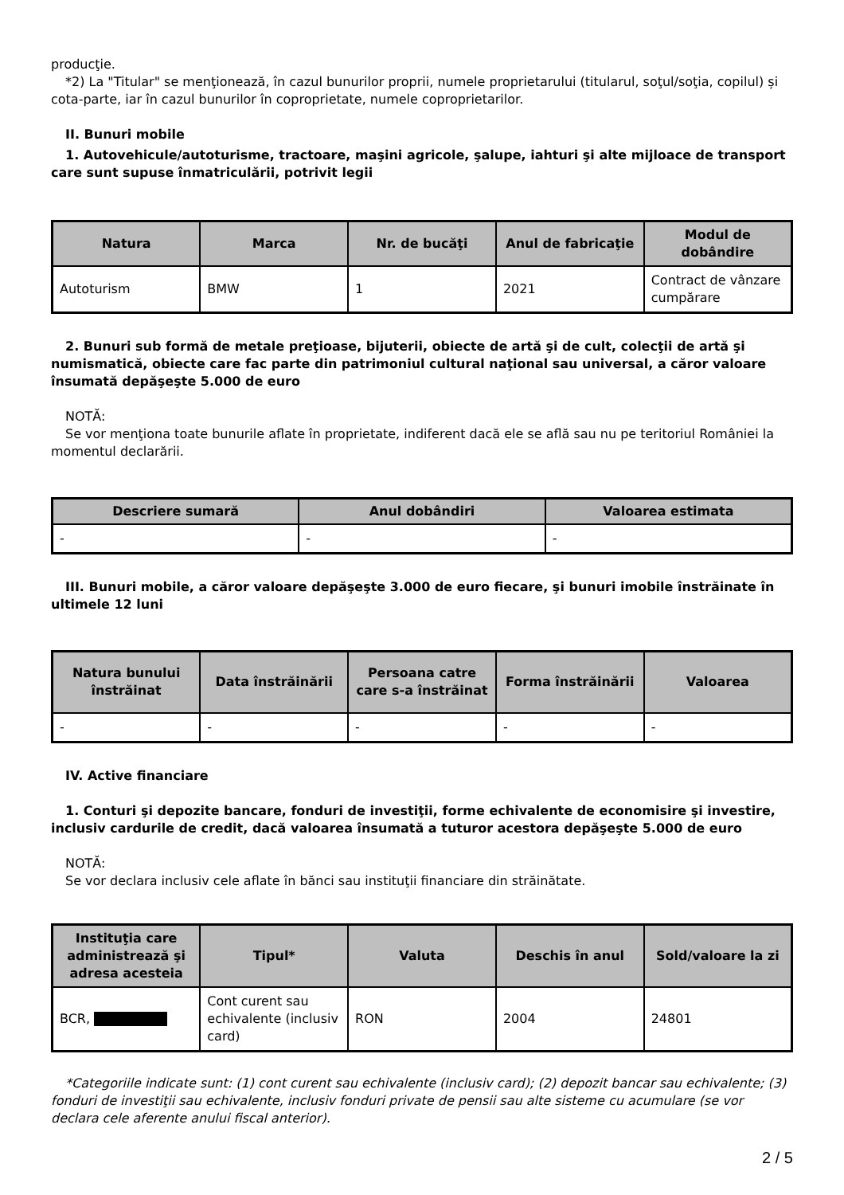producţie.
*2) La "Titular" se menţionează, în cazul bunurilor proprii, numele proprietarului (titularul, soţul/soţia, copilul) și cota-parte, iar în cazul bunurilor în coproprietate, numele coproprietarilor.
II. Bunuri mobile
1. Autovehicule/autoturisme, tractoare, maşini agricole, şalupe, iahturi şi alte mijloace de transport care sunt supuse înmatriculării, potrivit legii
| Natura | Marca | Nr. de bucăţi | Anul de fabricaţie | Modul de dobândire |
| --- | --- | --- | --- | --- |
| Autoturism | BMW | 1 | 2021 | Contract de vânzare cumpărare |
2. Bunuri sub formă de metale preţioase, bijuterii, obiecte de artă şi de cult, colecţii de artă şi numismatică, obiecte care fac parte din patrimoniul cultural naţional sau universal, a căror valoare însumată depăşeşte 5.000 de euro
NOTĂ:
Se vor menţiona toate bunurile aflate în proprietate, indiferent dacă ele se află sau nu pe teritoriul României la momentul declarării.
| Descriere sumară | Anul dobândiri | Valoarea estimata |
| --- | --- | --- |
| - | - | - |
III. Bunuri mobile, a căror valoare depăşeşte 3.000 de euro fiecare, şi bunuri imobile înstrăinate în ultimele 12 luni
| Natura bunului înstrăinat | Data înstrăinării | Persoana catre care s-a înstrăinat | Forma înstrăinării | Valoarea |
| --- | --- | --- | --- | --- |
| - | - | - | - | - |
IV. Active financiare
1. Conturi şi depozite bancare, fonduri de investiţii, forme echivalente de economisire şi investire, inclusiv cardurile de credit, dacă valoarea însumată a tuturor acestora depăşeşte 5.000 de euro
NOTĂ:
Se vor declara inclusiv cele aflate în bănci sau instituţii financiare din străinătate.
| Instituţia care administrează şi adresa acesteia | Tipul* | Valuta | Deschis în anul | Sold/valoare la zi |
| --- | --- | --- | --- | --- |
| BCR, | Cont curent sau echivalente (inclusiv card) | RON | 2004 | 24801 |
*Categoriile indicate sunt: (1) cont curent sau echivalente (inclusiv card); (2) depozit bancar sau echivalente; (3) fonduri de investiţii sau echivalente, inclusiv fonduri private de pensii sau alte sisteme cu acumulare (se vor declara cele aferente anului fiscal anterior).
2 / 5